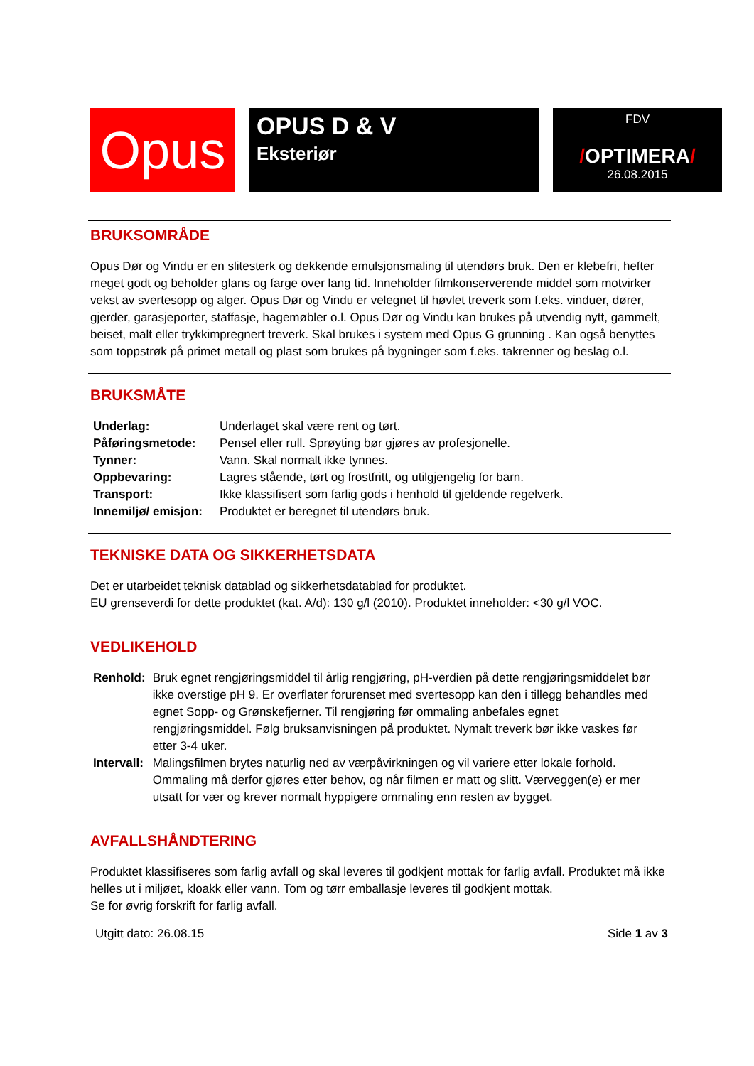Opus
OPUS D & V
Eksteriør
FDV
/OPTIMERA/
26.08.2015
BRUKSOMRÅDE
Opus Dør og Vindu er en slitesterk og dekkende emulsjonsmaling til utendørs bruk. Den er klebefri, hefter meget godt og beholder glans og farge over lang tid. Inneholder filmkonserverende middel som motvirker vekst av svertesopp og alger. Opus Dør og Vindu er velegnet til høvlet treverk som f.eks. vinduer, dører, gjerder, garasjeporter, staffasje, hagemøbler o.l. Opus Dør og Vindu kan brukes på utvendig nytt, gammelt, beiset, malt eller trykkimpregnert treverk. Skal brukes i system med Opus G grunning . Kan også benyttes som toppstrøk på primet metall og plast som brukes på bygninger som f.eks. takrenner og beslag o.l.
BRUKSMÅTE
| Underlag: | Underlaget skal være rent og tørt. |
| Påføringsmetode: | Pensel eller rull. Sprøyting bør gjøres av profesjonelle. |
| Tynner: | Vann. Skal normalt ikke tynnes. |
| Oppbevaring: | Lagres stående, tørt og frostfritt, og utilgjengelig for barn. |
| Transport: | Ikke klassifisert som farlig gods i henhold til gjeldende regelverk. |
| Innemiljø/ emisjon: | Produktet er beregnet til utendørs bruk. |
TEKNISKE DATA OG SIKKERHETSDATA
Det er utarbeidet teknisk datablad og sikkerhetsdatablad for produktet.
EU grenseverdi for dette produktet (kat. A/d): 130 g/l (2010). Produktet inneholder: <30 g/l VOC.
VEDLIKEHOLD
| Renhold: | Bruk egnet rengjøringsmiddel til årlig rengjøring, pH-verdien på dette rengjøringsmiddelet bør ikke overstige pH 9. Er overflater forurenset med svertesopp kan den i tillegg behandles med egnet Sopp- og Grønskefjerner. Til rengjøring før ommaling anbefales egnet rengjøringsmiddel. Følg bruksanvisningen på produktet. Nymalt treverk bør ikke vaskes før etter 3-4 uker. |
| Intervall: | Malingsfilmen brytes naturlig ned av værpåvirkningen og vil variere etter lokale forhold. Ommaling må derfor gjøres etter behov, og når filmen er matt og slitt. Værveggen(e) er mer utsatt for vær og krever normalt hyppigere ommaling enn resten av bygget. |
AVFALLSHÅNDTERING
Produktet klassifiseres som farlig avfall og skal leveres til godkjent mottak for farlig avfall. Produktet må ikke helles ut i miljøet, kloakk eller vann. Tom og tørr emballasje leveres til godkjent mottak.
Se for øvrig forskrift for farlig avfall.
Utgitt dato: 26.08.15 Side 1 av 3